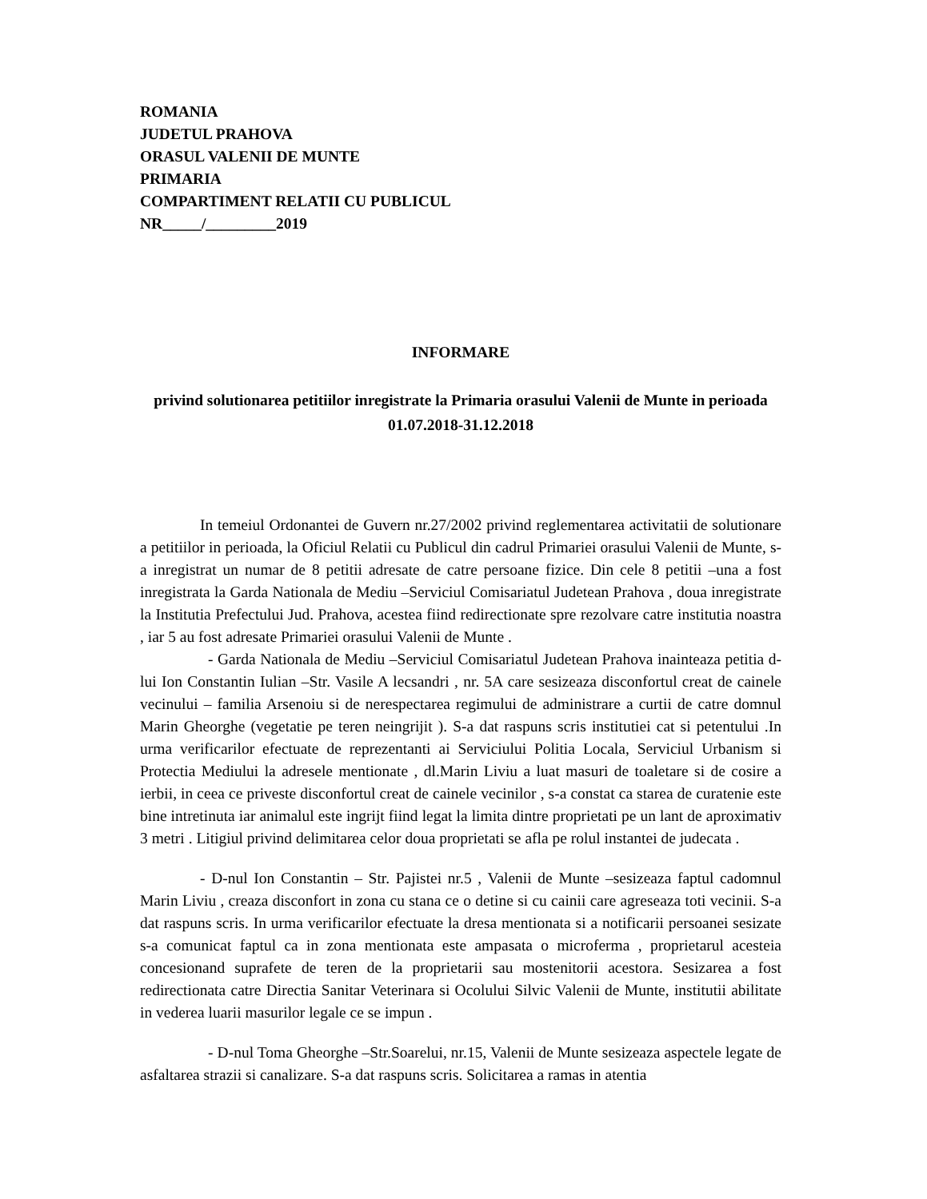ROMANIA
JUDETUL PRAHOVA
ORASUL VALENII DE MUNTE
PRIMARIA
COMPARTIMENT RELATII CU PUBLICUL
NR_____/_________2019
INFORMARE
privind solutionarea petitiilor inregistrate la Primaria orasului Valenii de Munte in perioada 01.07.2018-31.12.2018
In temeiul Ordonantei de Guvern nr.27/2002 privind reglementarea activitatii de solutionare a petitiilor in perioada, la Oficiul Relatii cu Publicul din cadrul Primariei orasului Valenii de Munte, s-a inregistrat un numar de 8 petitii adresate de catre persoane fizice. Din cele 8 petitii –una a fost inregistrata la Garda Nationala de Mediu –Serviciul Comisariatul Judetean Prahova , doua inregistrate la Institutia Prefectului Jud. Prahova, acestea fiind redirectionate spre rezolvare catre institutia noastra , iar 5 au fost adresate Primariei orasului Valenii de Munte .
- Garda Nationala de Mediu –Serviciul Comisariatul Judetean Prahova inainteaza petitia d-lui Ion Constantin Iulian –Str. Vasile A lecsandri , nr. 5A care sesizeaza disconfortul creat de cainele vecinului – familia Arsenoiu si de nerespectarea regimului de administrare a curtii de catre domnul Marin Gheorghe (vegetatie pe teren neingrijit ). S-a dat raspuns scris institutiei cat si petentului .In urma verificarilor efectuate de reprezentanti ai Serviciului Politia Locala, Serviciul Urbanism si Protectia Mediului la adresele mentionate , dl.Marin Liviu a luat masuri de toaletare si de cosire a ierbii, in ceea ce priveste disconfortul creat de cainele vecinilor , s-a constat ca starea de curatenie este bine intretinuta iar animalul este ingrijt fiind legat la limita dintre proprietati pe un lant de aproximativ 3 metri . Litigiul privind delimitarea celor doua proprietati se afla pe rolul instantei de judecata .
- D-nul Ion Constantin – Str. Pajistei nr.5 , Valenii de Munte –sesizeaza faptul cadomnul Marin Liviu , creaza disconfort in zona cu stana ce o detine si cu cainii care agreseaza toti vecinii. S-a dat raspuns scris. In urma verificarilor efectuate la dresa mentionata si a notificarii persoanei sesizate s-a comunicat faptul ca in zona mentionata este ampasata o microferma , proprietarul acesteia concesionand suprafete de teren de la proprietarii sau mostenitorii acestora. Sesizarea a fost redirectionata catre Directia Sanitar Veterinara si Ocolului Silvic Valenii de Munte, institutii abilitate in vederea luarii masurilor legale ce se impun .
- D-nul Toma Gheorghe –Str.Soarelui, nr.15, Valenii de Munte sesizeaza aspectele legate de asfaltarea strazii si canalizare. S-a dat raspuns scris. Solicitarea a ramas in atentia